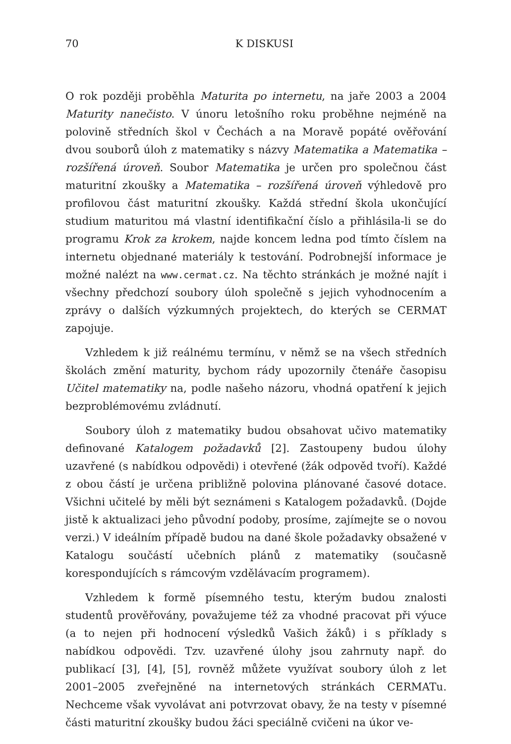70 K DISKUSI
O rok později proběhla Maturita po internetu, na jaře 2003 a 2004 Maturity nanečisto. V únoru letošního roku proběhne nejméně na polovině středních škol v Čechách a na Moravě popáté ověřování dvou souborů úloh z matematiky s názvy Matematika a Matematika – rozšířená úroveň. Soubor Matematika je určen pro společnou část maturitní zkoušky a Matematika – rozšířená úroveň výhledově pro profilovou část maturitní zkoušky. Každá střední škola ukončující studium maturitou má vlastní identifikační číslo a přihlásila-li se do programu Krok za krokem, najde koncem ledna pod tímto číslem na internetu objednané materiály k testování. Podrobnejší informace je možné nalézt na www.cermat.cz. Na těchto stránkách je možné najít i všechny předchozí soubory úloh společně s jejich vyhodnocením a zprávy o dalších výzkumných projektech, do kterých se CERMAT zapojuje.
Vzhledem k již reálnému termínu, v němž se na všech středních školách změní maturity, bychom rády upozornily čtenáře časopisu Učitel matematiky na, podle našeho názoru, vhodná opatření k jejich bezproblémovému zvládnutí.
Soubory úloh z matematiky budou obsahovat učivo matematiky definované Katalogem požadavků [2]. Zastoupeny budou úlohy uzavřené (s nabídkou odpovědi) i otevřené (žák odpověd tvoří). Každé z obou částí je určena približně polovina plánované časové dotace. Všichni učitelé by měli být seznámeni s Katalogem požadavků. (Dojde jistě k aktualizaci jeho původní podoby, prosíme, zajímejte se o novou verzi.) V ideálním případě budou na dané škole požadavky obsažené v Katalogu součástí učebních plánů z matematiky (současně korespondujících s rámcovým vzdělávacím programem).
Vzhledem k formě písemného testu, kterým budou znalosti studentů prověřovány, považujeme též za vhodné pracovat při výuce (a to nejen při hodnocení výsledků Vašich žáků) i s příklady s nabídkou odpovědi. Tzv. uzavřené úlohy jsou zahrnuty např. do publikací [3], [4], [5], rovněž můžete využívat soubory úloh z let 2001–2005 zveřejněné na internetových stránkách CERMATu. Nechceme však vyvolávat ani potvrzovat obavy, že na testy v písemné části maturitní zkoušky budou žáci speciálně cvičeni na úkor ve-